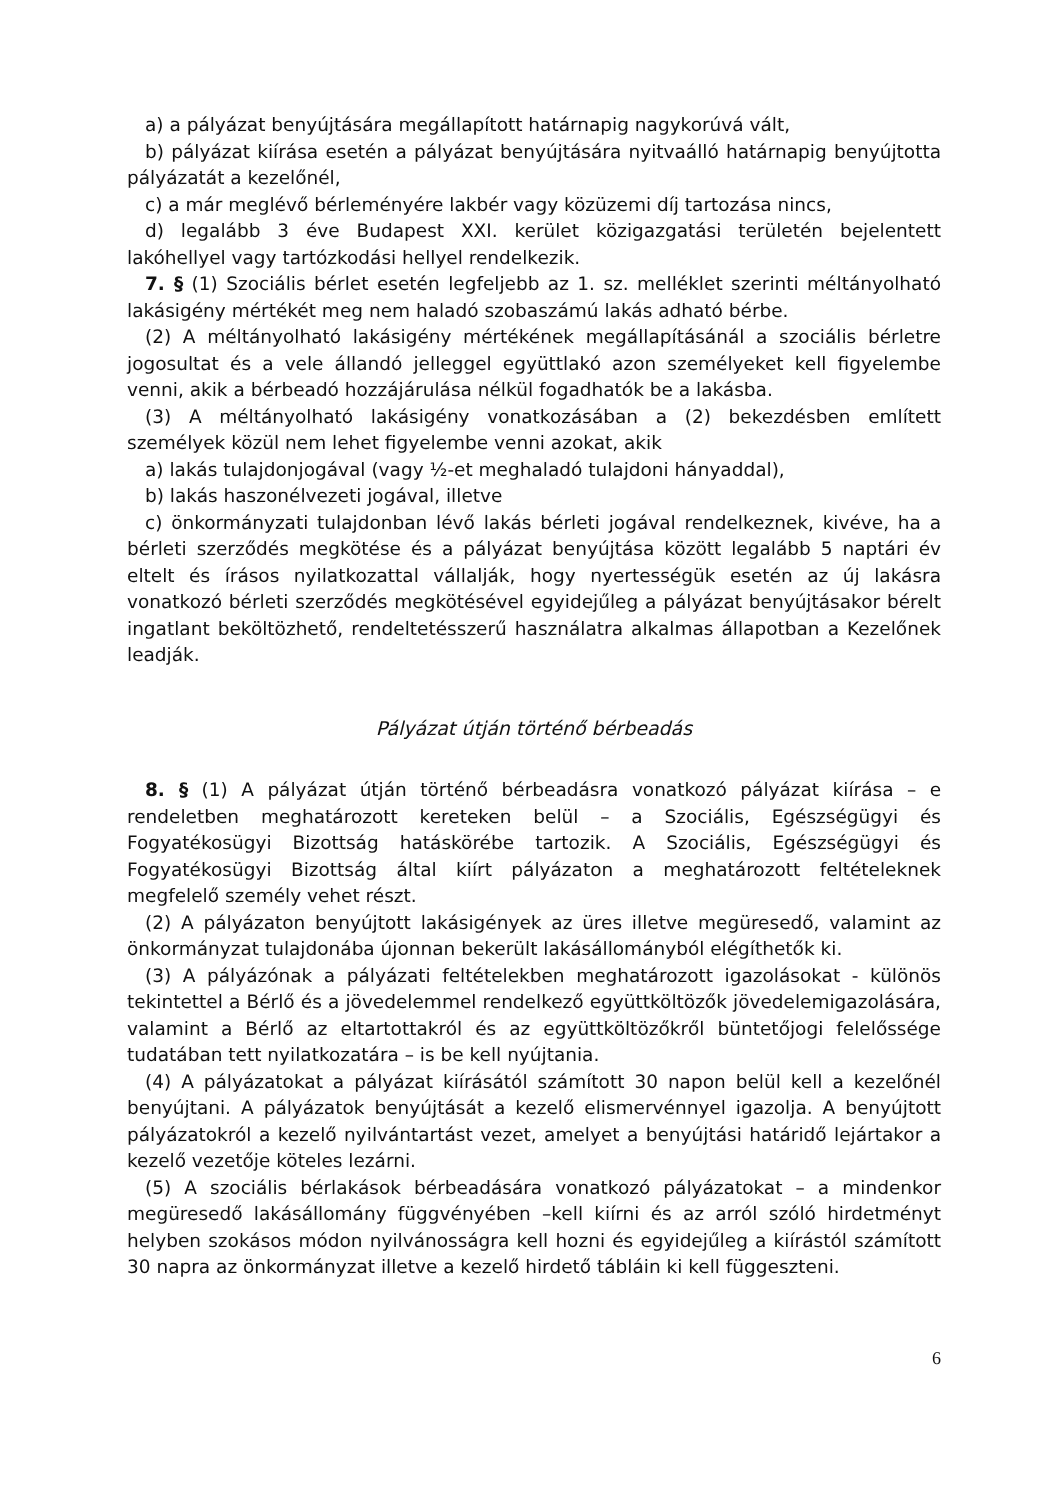a) a pályázat benyújtására megállapított határnapig nagykorúvá vált,
b) pályázat kiírása esetén a pályázat benyújtására nyitvaálló határnapig benyújtotta pályázatát a kezelőnél,
c) a már meglévő bérleményére lakbér vagy közüzemi díj tartozása nincs,
d) legalább 3 éve Budapest XXI. kerület közigazgatási területén bejelentett lakóhellyel vagy tartózkodási hellyel rendelkezik.
7. § (1) Szociális bérlet esetén legfeljebb az 1. sz. melléklet szerinti méltányolható lakásigény mértékét meg nem haladó szobaszámú lakás adható bérbe.
(2) A méltányolható lakásigény mértékének megállapításánál a szociális bérletre jogosultat és a vele állandó jelleggel együttlakó azon személyeket kell figyelembe venni, akik a bérbeadó hozzájárulása nélkül fogadhatók be a lakásba.
(3) A méltányolható lakásigény vonatkozásában a (2) bekezdésben említett személyek közül nem lehet figyelembe venni azokat, akik
a) lakás tulajdonjogával (vagy ½-et meghaladó tulajdoni hányaddal),
b) lakás haszonélvezeti jogával, illetve
c) önkormányzati tulajdonban lévő lakás bérleti jogával rendelkeznek, kivéve, ha a bérleti szerződés megkötése és a pályázat benyújtása között legalább 5 naptári év eltelt és írásos nyilatkozattal vállalják, hogy nyertességük esetén az új lakásra vonatkozó bérleti szerződés megkötésével egyidejűleg a pályázat benyújtásakor bérelt ingatlant beköltözhető, rendeltetésszerű használatra alkalmas állapotban a Kezelőnek leadják.
Pályázat útján történő bérbeadás
8. § (1) A pályázat útján történő bérbeadásra vonatkozó pályázat kiírása – e rendeletben meghatározott kereteken belül – a Szociális, Egészségügyi és Fogyatékosügyi Bizottság hatáskörébe tartozik. A Szociális, Egészségügyi és Fogyatékosügyi Bizottság által kiírt pályázaton a meghatározott feltételeknek megfelelő személy vehet részt.
(2) A pályázaton benyújtott lakásigények az üres illetve megüresedő, valamint az önkormányzat tulajdonába újonnan bekerült lakásállományból elégíthetők ki.
(3) A pályázónak a pályázati feltételekben meghatározott igazolásokat - különös tekintettel a Bérlő és a jövedelemmel rendelkező együttköltözők jövedelemigazolására, valamint a Bérlő az eltartottakról és az együttköltözőkről büntetőjogi felelőssége tudatában tett nyilatkozatára – is be kell nyújtania.
(4) A pályázatokat a pályázat kiírásától számított 30 napon belül kell a kezelőnél benyújtani. A pályázatok benyújtását a kezelő elismervénnyel igazolja. A benyújtott pályázatokról a kezelő nyilvántartást vezet, amelyet a benyújtási határidő lejártakor a kezelő vezetője köteles lezárni.
(5) A szociális bérlakások bérbeadására vonatkozó pályázatokat – a mindenkor megüresedő lakásállomány függvényében –kell kiírni és az arról szóló hirdetményt helyben szokásos módon nyilvánosságra kell hozni és egyidejűleg a kiírástól számított 30 napra az önkormányzat illetve a kezelő hirdető tábláin ki kell függeszteni.
6